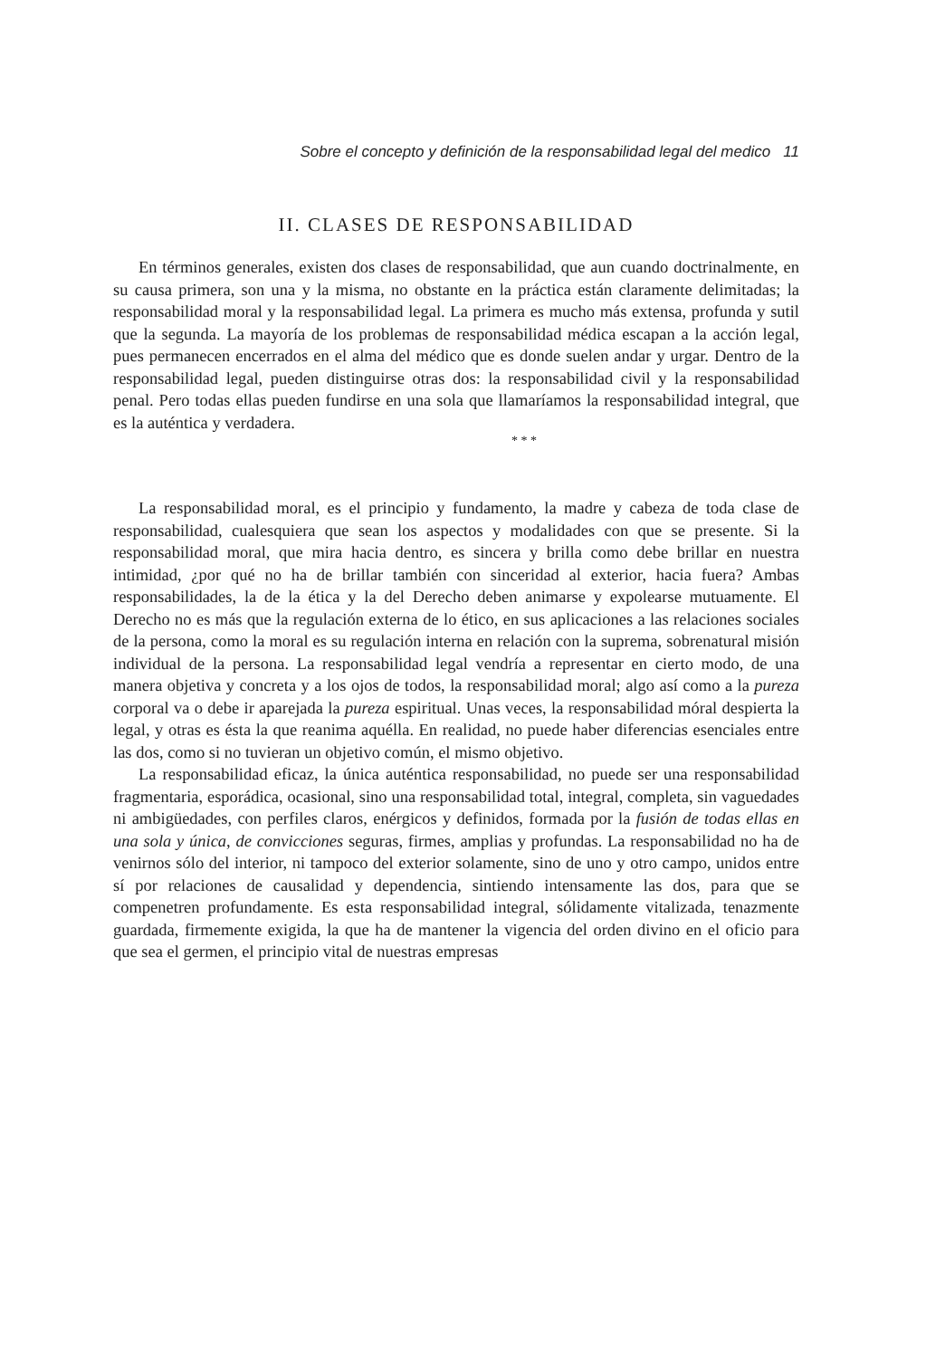Sobre el concepto y definición de la responsabilidad legal del medico 11
II. CLASES DE RESPONSABILIDAD
En términos generales, existen dos clases de responsabilidad, que aun cuando doctrinalmente, en su causa primera, son una y la misma, no obstante en la práctica están claramente delimitadas; la responsabilidad moral y la responsabilidad legal. La primera es mucho más extensa, profunda y sutil que la segunda. La mayoría de los problemas de responsabilidad médica escapan a la acción legal, pues permanecen encerrados en el alma del médico que es donde suelen andar y urgar. Dentro de la responsabilidad legal, pueden distinguirse otras dos: la responsabilidad civil y la responsabilidad penal. Pero todas ellas pueden fundirse en una sola que llamaríamos la responsabilidad integral, que es la auténtica y verdadera.
* * *
La responsabilidad moral, es el principio y fundamento, la madre y cabeza de toda clase de responsabilidad, cualesquiera que sean los aspectos y modalidades con que se presente. Si la responsabilidad moral, que mira hacia dentro, es sincera y brilla como debe brillar en nuestra intimidad, ¿por qué no ha de brillar también con sinceridad al exterior, hacia fuera? Ambas responsabilidades, la de la ética y la del Derecho deben animarse y expolearse mutuamente. El Derecho no es más que la regulación externa de lo ético, en sus aplicaciones a las relaciones sociales de la persona, como la moral es su regulación interna en relación con la suprema, sobrenatural misión individual de la persona. La responsabilidad legal vendría a representar en cierto modo, de una manera objetiva y concreta y a los ojos de todos, la responsabilidad moral; algo así como a la pureza corporal va o debe ir aparejada la pureza espiritual. Unas veces, la responsabilidad móral despierta la legal, y otras es ésta la que reanima aquélla. En realidad, no puede haber diferencias esenciales entre las dos, como si no tuvieran un objetivo común, el mismo objetivo.
La responsabilidad eficaz, la única auténtica responsabilidad, no puede ser una responsabilidad fragmentaria, esporádica, ocasional, sino una responsabilidad total, integral, completa, sin vaguedades ni ambigüedades, con perfiles claros, enérgicos y definidos, formada por la fusión de todas ellas en una sola y única, de convicciones seguras, firmes, amplias y profundas. La responsabilidad no ha de venirnos sólo del interior, ni tampoco del exterior solamente, sino de uno y otro campo, unidos entre sí por relaciones de causalidad y dependencia, sintiendo intensamente las dos, para que se compenetren profundamente. Es esta responsabilidad integral, sólidamente vitalizada, tenazmente guardada, firmemente exigida, la que ha de mantener la vigencia del orden divino en el oficio para que sea el germen, el principio vital de nuestras empresas